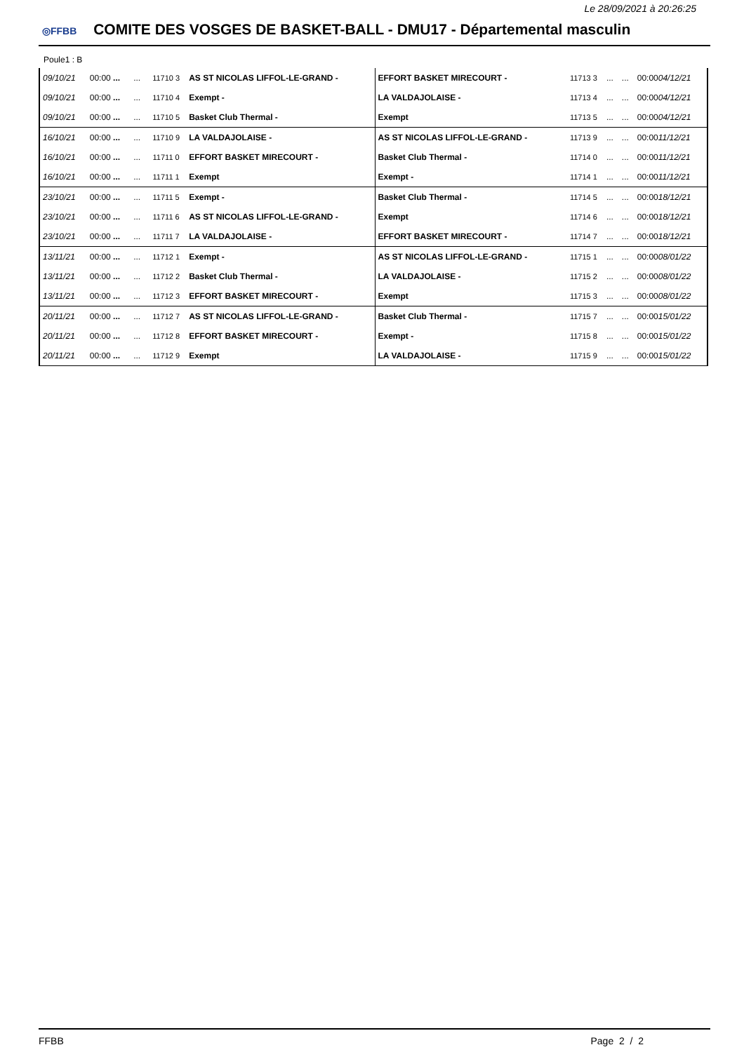Le 28/09/2021 à 20:26:25
◎FFBB COMITE DES VOSGES DE BASKET-BALL - DMU17 - Départemental masculin
Poule1 : B
| 09/10/21 | 00:00 ... | ... | 11710 3 | AS ST NICOLAS LIFFOL-LE-GRAND - | EFFORT BASKET MIRECOURT - | 11713 3 | ... | ... | 00:00 04/12/21 |
| 09/10/21 | 00:00 ... | ... | 11710 4 | Exempt - | LA VALDAJOLAISE - | 11713 4 | ... | ... | 00:00 04/12/21 |
| 09/10/21 | 00:00 ... | ... | 11710 5 | Basket Club Thermal - | Exempt | 11713 5 | ... | ... | 00:00 04/12/21 |
| 16/10/21 | 00:00 ... | ... | 11710 9 | LA VALDAJOLAISE - | AS ST NICOLAS LIFFOL-LE-GRAND - | 11713 9 | ... | ... | 00:00 11/12/21 |
| 16/10/21 | 00:00 ... | ... | 11711 0 | EFFORT BASKET MIRECOURT - | Basket Club Thermal - | 11714 0 | ... | ... | 00:00 11/12/21 |
| 16/10/21 | 00:00 ... | ... | 11711 1 | Exempt | Exempt - | 11714 1 | ... | ... | 00:00 11/12/21 |
| 23/10/21 | 00:00 ... | ... | 11711 5 | Exempt - | Basket Club Thermal - | 11714 5 | ... | ... | 00:00 18/12/21 |
| 23/10/21 | 00:00 ... | ... | 11711 6 | AS ST NICOLAS LIFFOL-LE-GRAND - | Exempt | 11714 6 | ... | ... | 00:00 18/12/21 |
| 23/10/21 | 00:00 ... | ... | 11711 7 | LA VALDAJOLAISE - | EFFORT BASKET MIRECOURT - | 11714 7 | ... | ... | 00:00 18/12/21 |
| 13/11/21 | 00:00 ... | ... | 11712 1 | Exempt - | AS ST NICOLAS LIFFOL-LE-GRAND - | 11715 1 | ... | ... | 00:00 08/01/22 |
| 13/11/21 | 00:00 ... | ... | 11712 2 | Basket Club Thermal - | LA VALDAJOLAISE - | 11715 2 | ... | ... | 00:00 08/01/22 |
| 13/11/21 | 00:00 ... | ... | 11712 3 | EFFORT BASKET MIRECOURT - | Exempt | 11715 3 | ... | ... | 00:00 08/01/22 |
| 20/11/21 | 00:00 ... | ... | 11712 7 | AS ST NICOLAS LIFFOL-LE-GRAND - | Basket Club Thermal - | 11715 7 | ... | ... | 00:00 15/01/22 |
| 20/11/21 | 00:00 ... | ... | 11712 8 | EFFORT BASKET MIRECOURT - | Exempt - | 11715 8 | ... | ... | 00:00 15/01/22 |
| 20/11/21 | 00:00 ... | ... | 11712 9 | Exempt | LA VALDAJOLAISE - | 11715 9 | ... | ... | 00:00 15/01/22 |
FFBB Page 2 / 2